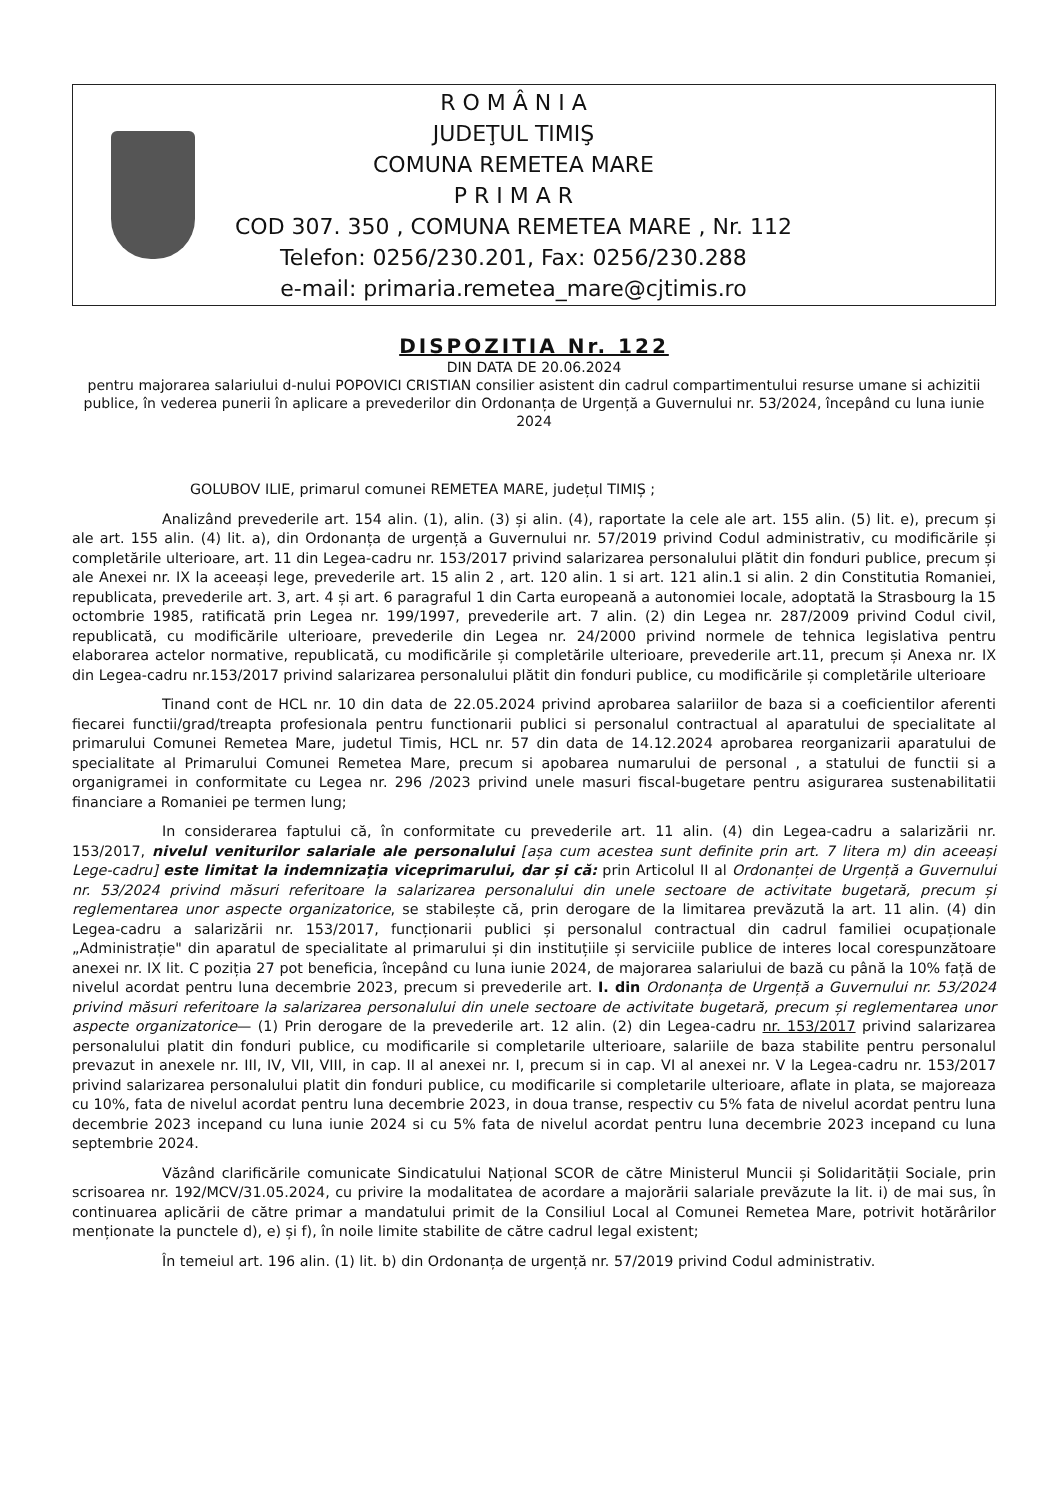R O M Â N I A
JUDEŢUL TIMIŞ
COMUNA REMETEA MARE
P R I M A R
COD 307. 350 , COMUNA REMETEA MARE , Nr. 112
Telefon: 0256/230.201, Fax: 0256/230.288
e-mail: primaria.remetea_mare@cjtimis.ro
DISPOZITIA Nr. 122
DIN DATA DE 20.06.2024
pentru majorarea salariului d-nului POPOVICI CRISTIAN consilier asistent din cadrul compartimentului resurse umane si achizitii publice, în vederea punerii în aplicare a prevederilor din Ordonanța de Urgență a Guvernului nr. 53/2024, începând cu luna iunie 2024
GOLUBOV ILIE, primarul comunei REMETEA MARE, județul TIMIȘ ;
Analizând prevederile art. 154 alin. (1), alin. (3) și alin. (4), raportate la cele ale art. 155 alin. (5) lit. e), precum și ale art. 155 alin. (4) lit. a), din Ordonanța de urgență a Guvernului nr. 57/2019 privind Codul administrativ, cu modificările și completările ulterioare, art. 11 din Legea-cadru nr. 153/2017 privind salarizarea personalului plătit din fonduri publice, precum și ale Anexei nr. IX la aceeași lege, prevederile art. 15 alin 2 , art. 120 alin. 1 si art. 121 alin.1 si alin. 2 din Constitutia Romaniei, republicata, prevederile art. 3, art. 4 și art. 6 paragraful 1 din Carta europeană a autonomiei locale, adoptată la Strasbourg la 15 octombrie 1985, ratificată prin Legea nr. 199/1997, prevederile art. 7 alin. (2) din Legea nr. 287/2009 privind Codul civil, republicată, cu modificările ulterioare, prevederile din Legea nr. 24/2000 privind normele de tehnica legislativa pentru elaborarea actelor normative, republicată, cu modificările și completările ulterioare, prevederile art.11, precum și Anexa nr. IX din Legea-cadru nr.153/2017 privind salarizarea personalului plătit din fonduri publice, cu modificările și completările ulterioare
Tinand cont de HCL nr. 10 din data de 22.05.2024 privind aprobarea salariilor de baza si a coeficientilor aferenti fiecarei functii/grad/treapta profesionala pentru functionarii publici si personalul contractual al aparatului de specialitate al primarului Comunei Remetea Mare, judetul Timis, HCL nr. 57 din data de 14.12.2024 aprobarea reorganizarii aparatului de specialitate al Primarului Comunei Remetea Mare, precum si apobarea numarului de personal , a statului de functii si a organigramei in conformitate cu Legea nr. 296 /2023 privind unele masuri fiscal-bugetare pentru asigurarea sustenabilitatii financiare a Romaniei pe termen lung;
In considerarea faptului că, în conformitate cu prevederile art. 11 alin. (4) din Legea-cadru a salarizării nr. 153/2017, nivelul veniturilor salariale ale personalului [așa cum acestea sunt definite prin art. 7 litera m) din aceeași Lege-cadru] este limitat la indemnizația viceprimarului, dar și că: prin Articolul II al Ordonanței de Urgență a Guvernului nr. 53/2024 privind măsuri referitoare la salarizarea personalului din unele sectoare de activitate bugetară, precum și reglementarea unor aspecte organizatorice, se stabilește că, prin derogare de la limitarea prevăzută la art. 11 alin. (4) din Legea-cadru a salarizării nr. 153/2017, funcționarii publici și personalul contractual din cadrul familiei ocupaționale „Administrație" din aparatul de specialitate al primarului și din instituțiile și serviciile publice de interes local corespunzătoare anexei nr. IX lit. C poziția 27 pot beneficia, începând cu luna iunie 2024, de majorarea salariului de bază cu până la 10% față de nivelul acordat pentru luna decembrie 2023, precum si prevederile art. I. din Ordonanța de Urgență a Guvernului nr. 53/2024 privind măsuri referitoare la salarizarea personalului din unele sectoare de activitate bugetară, precum și reglementarea unor aspecte organizatorice— (1) Prin derogare de la prevederile art. 12 alin. (2) din Legea-cadru nr. 153/2017 privind salarizarea personalului platit din fonduri publice, cu modificarile si completarile ulterioare, salariile de baza stabilite pentru personalul prevazut in anexele nr. III, IV, VII, VIII, in cap. II al anexei nr. I, precum si in cap. VI al anexei nr. V la Legea-cadru nr. 153/2017 privind salarizarea personalului platit din fonduri publice, cu modificarile si completarile ulterioare, aflate in plata, se majoreaza cu 10%, fata de nivelul acordat pentru luna decembrie 2023, in doua transe, respectiv cu 5% fata de nivelul acordat pentru luna decembrie 2023 incepand cu luna iunie 2024 si cu 5% fata de nivelul acordat pentru luna decembrie 2023 incepand cu luna septembrie 2024.
Văzând clarificările comunicate Sindicatului Național SCOR de către Ministerul Muncii și Solidarității Sociale, prin scrisoarea nr. 192/MCV/31.05.2024, cu privire la modalitatea de acordare a majorării salariale prevăzute la lit. i) de mai sus, în continuarea aplicării de către primar a mandatului primit de la Consiliul Local al Comunei Remetea Mare, potrivit hotărârilor menționate la punctele d), e) și f), în noile limite stabilite de către cadrul legal existent;
În temeiul art. 196 alin. (1) lit. b) din Ordonanța de urgență nr. 57/2019 privind Codul administrativ.